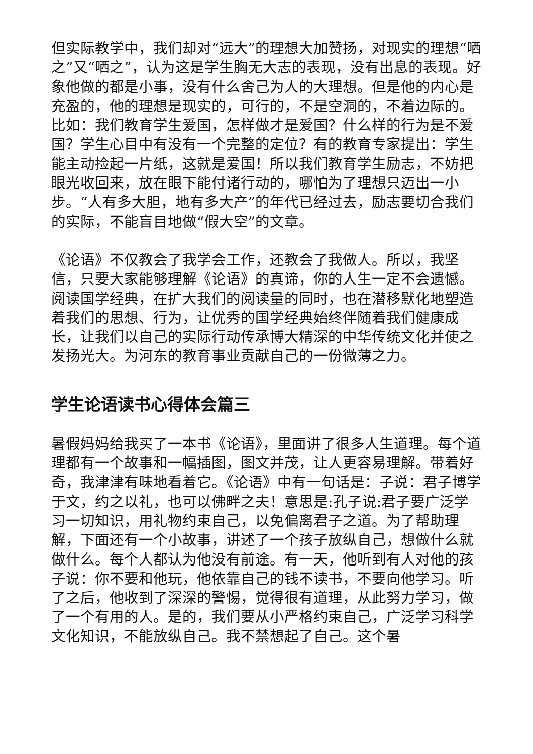但实际教学中，我们却对“远大”的理想大加赞扬，对现实的理想“哂之”又“哂之”，认为这是学生胸无大志的表现，没有出息的表现。好象他做的都是小事，没有什么舍己为人的大理想。但是他的内心是充盈的，他的理想是现实的，可行的，不是空洞的，不着边际的。比如：我们教育学生爱国，怎样做才是爱国？什么样的行为是不爱国？学生心目中有没有一个完整的定位？有的教育专家提出：学生能主动捡起一片纸，这就是爱国！所以我们教育学生励志，不妨把眼光收回来，放在眼下能付诸行动的，哪怕为了理想只迈出一小步。“人有多大胆，地有多大产”的年代已经过去，励志要切合我们的实际，不能盲目地做“假大空”的文章。
《论语》不仅教会了我学会工作，还教会了我做人。所以，我坚信，只要大家能够理解《论语》的真谛，你的人生一定不会遗憾。阅读国学经典，在扩大我们的阅读量的同时，也在潜移默化地塑造着我们的思想、行为，让优秀的国学经典始终伴随着我们健康成长，让我们以自己的实际行动传承博大精深的中华传统文化并使之发扬光大。为河东的教育事业贡献自己的一份微薄之力。
学生论语读书心得体会篇三
暑假妈妈给我买了一本书《论语》，里面讲了很多人生道理。每个道理都有一个故事和一幅插图，图文并茂，让人更容易理解。带着好奇，我津津有味地看着它。《论语》中有一句话是：子说：君子博学于文，约之以礼，也可以佛畔之夫！意思是:孔子说:君子要广泛学习一切知识，用礼物约束自己，以免偏离君子之道。为了帮助理解，下面还有一个小故事，讲述了一个孩子放纵自己，想做什么就做什么。每个人都认为他没有前途。有一天，他听到有人对他的孩子说：你不要和他玩，他依靠自己的钱不读书，不要向他学习。听了之后，他收到了深深的警惕，觉得很有道理，从此努力学习，做了一个有用的人。是的，我们要从小严格约束自己，广泛学习科学文化知识，不能放纵自己。我不禁想起了自己。这个暑